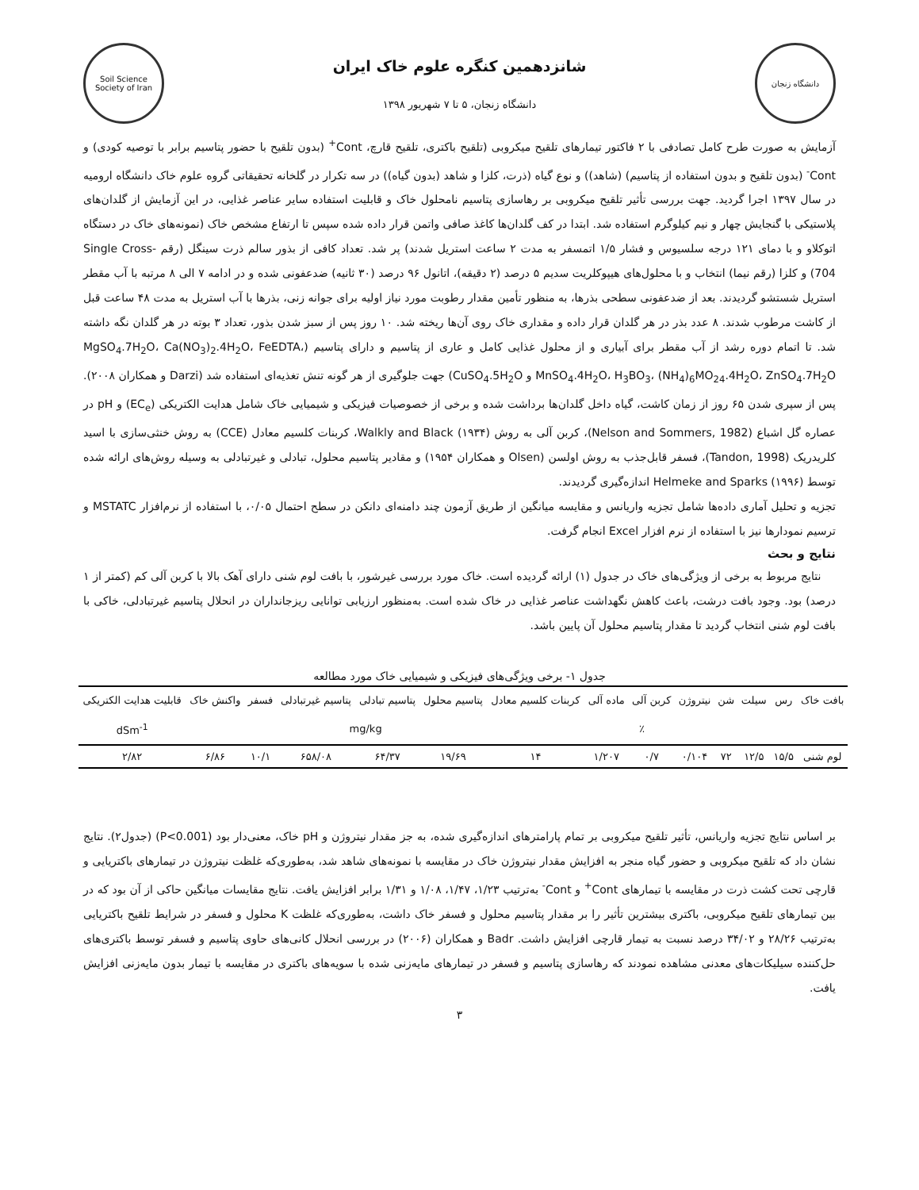دانشگاه زنجان
شانزدهمین کنگره علوم خاک ایران
دانشگاه زنجان، ۵ تا ۷ شهریور ۱۳۹۸
Soil Science Society of Iran
آزمایش به صورت طرح کامل تصادفی با ۲ فاکتور تیمارهای تلقیح میکروبی (تلقیح باکتری، تلقیح قارچ، Cont<sup>+</sup> (بدون تلقیح با حضور پتاسیم برابر با توصیه کودی) و Cont<sup>-</sup> (بدون تلقیح و بدون استفاده از پتاسیم) (شاهد)) و نوع گیاه (ذرت، کلزا و شاهد (بدون گیاه)) در سه تکرار در گلخانه تحقیقاتی گروه علوم خاک دانشگاه ارومیه در سال ۱۳۹۷ اجرا گردید. جهت بررسی تأثیر تلقیح میکروبی بر رهاسازی پتاسیم نامحلول خاک و قابلیت استفاده سایر عناصر غذایی، در این آزمایش از گلدان‌های پلاستیکی با گنجایش چهار و نیم کیلوگرم استفاده شد. ابتدا در کف گلدان‌ها کاغذ صافی واتمن قرار داده شده سپس تا ارتفاع مشخص خاک (نمونه‌های خاک در دستگاه اتوکلاو و با دمای ۱۲۱ درجه سلسیوس و فشار ۱/۵ اتمسفر به مدت ۲ ساعت استریل شدند) پر شد. تعداد کافی از بذور سالم ذرت سینگل (رقم Single Cross- 704) و کلزا (رقم نیما) انتخاب و با محلول‌های هیپوکلریت سدیم ۵ درصد (۲ دقیقه)، اتانول ۹۶ درصد (۳۰ ثانیه) ضدعفونی شده و در ادامه ۷ الی ۸ مرتبه با آب مقطر استریل شستشو گردیدند. بعد از ضدعفونی سطحی بذرها، به منظور تأمین مقدار رطوبت مورد نیاز اولیه برای جوانه زنی، بذرها با آب استریل به مدت ۴۸ ساعت قبل از کاشت مرطوب شدند. ۸ عدد بذر در هر گلدان قرار داده و مقداری خاک روی آن‌ها ریخته شد. ۱۰ روز پس از سبز شدن بذور، تعداد ۳ بوته در هر گلدان نگه داشته شد. تا اتمام دوره رشد از آب مقطر برای آبیاری و از محلول غذایی کامل و عاری از پتاسیم و دارای پتاسیم (MgSO<sub>4</sub>.7H<sub>2</sub>O، Ca(NO<sub>3</sub>)<sub>2</sub>.4H<sub>2</sub>O، FeEDTA، MnSO<sub>4</sub>.4H<sub>2</sub>O، H<sub>3</sub>BO<sub>3</sub>، (NH<sub>4</sub>)<sub>6</sub>MO<sub>24</sub>.4H<sub>2</sub>O، ZnSO<sub>4</sub>.7H<sub>2</sub>O و CuSO<sub>4</sub>.5H<sub>2</sub>O) جهت جلوگیری از هر گونه تنش تغذیه‌ای استفاده شد (Darzi و همکاران ۲۰۰۸). پس از سپری شدن ۶۵ روز از زمان کاشت، گیاه داخل گلدان‌ها برداشت شده و برخی از خصوصیات فیزیکی و شیمیایی خاک شامل هدایت الکتریکی (EC<sub>e</sub>) و pH در عصاره گل اشباع (Nelson and Sommers, 1982)، کربن آلی به روش Walkly and Black (۱۹۳۴)، کربنات کلسیم معادل (CCE) به روش خنثی‌سازی با اسید کلریدریک (Tandon, 1998)، فسفر قابل‌جذب به روش اولسن (Olsen و همکاران ۱۹۵۴) و مقادیر پتاسیم محلول، تبادلی و غیرتبادلی به وسیله روش‌های ارائه شده توسط Helmeke and Sparks (۱۹۹۶) اندازه‌گیری گردیدند.
تجزیه و تحلیل آماری داده‌ها شامل تجزیه واریانس و مقایسه میانگین از طریق آزمون چند دامنه‌ای دانکن در سطح احتمال ۰/۰۵، با استفاده از نرم‌افزار MSTATC و ترسیم نمودارها نیز با استفاده از نرم افزار Excel انجام گرفت.
نتایج و بحث
نتایج مربوط به برخی از ویژگی‌های خاک در جدول (۱) ارائه گردیده است. خاک مورد بررسی غیرشور، با بافت لوم شنی دارای آهک بالا با کربن آلی کم (کمتر از ۱ درصد) بود. وجود بافت درشت، باعث کاهش نگهداشت عناصر غذایی در خاک شده است. به‌منظور ارزیابی توانایی ریزجانداران در انحلال پتاسیم غیرتبادلی، خاکی با بافت لوم شنی انتخاب گردید تا مقدار پتاسیم محلول آن پایین باشد.
جدول ۱- برخی ویژگی‌های فیزیکی و شیمیایی خاک مورد مطالعه
| بافت خاک | رس | سیلت | شن | نیتروژن | کربن آلی | ماده آلی | کربنات کلسیم معادل | پتاسیم محلول | پتاسیم تبادلی | پتاسیم غیرتبادلی | فسفر | واکنش خاک | قابلیت هدایت الکتریکی |
| --- | --- | --- | --- | --- | --- | --- | --- | --- | --- | --- | --- | --- | --- |
| | ٪ | | | | | | | mg/kg | | | | | dSm<sup>-1</sup> |
| لوم شنی | ۱۵/۵ | ۱۲/۵ | ۷۲ | ۰/۱۰۴ | ۰/۷ | ۱/۲۰۷ | ۱۴ | ۱۹/۶۹ | ۶۴/۳۷ | ۶۵۸/۰۸ | ۱۰/۱ | ۶/۸۶ | ۲/۸۲ |
بر اساس نتایج تجزیه واریانس، تأثیر تلقیح میکروبی بر تمام پارامترهای اندازه‌گیری شده، به جز مقدار نیتروژن و pH خاک، معنی‌دار بود (P<0.001) (جدول۲). نتایج نشان داد که تلقیح میکروبی و حضور گیاه منجر به افزایش مقدار نیتروژن خاک در مقایسه با نمونه‌های شاهد شد، به‌طوری‌که غلظت نیتروژن در تیمارهای باکتریایی و قارچی تحت کشت ذرت در مقایسه با تیمارهای Cont<sup>+</sup> و Cont<sup>-</sup> به‌ترتیب ۱/۲۳، ۱/۴۷، ۱/۰۸ و ۱/۳۱ برابر افزایش یافت. نتایج مقایسات میانگین حاکی از آن بود که در بین تیمارهای تلقیح میکروبی، باکتری بیشترین تأثیر را بر مقدار پتاسیم محلول و فسفر خاک داشت، به‌طوری‌که غلظت K محلول و فسفر در شرایط تلقیح باکتریایی به‌ترتیب ۲۸/۲۶ و ۳۴/۰۲ درصد نسبت به تیمار قارچی افزایش داشت. Badr و همکاران (۲۰۰۶) در بررسی انحلال کانی‌های حاوی پتاسیم و فسفر توسط باکتری‌های حل‌کننده سیلیکات‌های معدنی مشاهده نمودند که رهاسازی پتاسیم و فسفر در تیمارهای مایه‌زنی شده با سویه‌های باکتری در مقایسه با تیمار بدون مایه‌زنی افزایش یافت.
۳